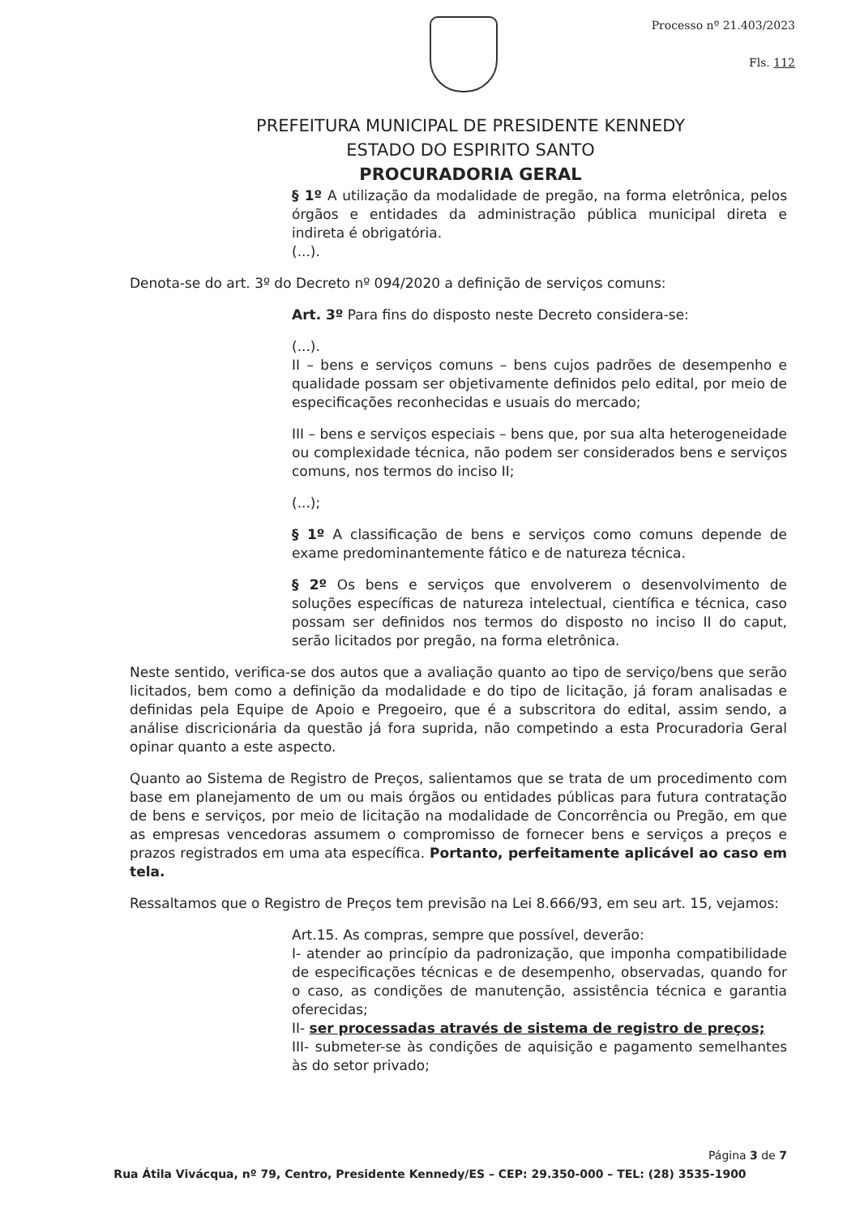Processo nº 21.403/2023
Fls. 112
PREFEITURA MUNICIPAL DE PRESIDENTE KENNEDY
ESTADO DO ESPIRITO SANTO
PROCURADORIA GERAL
§ 1º A utilização da modalidade de pregão, na forma eletrônica, pelos órgãos e entidades da administração pública municipal direta e indireta é obrigatória.
(...).
Denota-se do art. 3º do Decreto nº 094/2020 a definição de serviços comuns:
Art. 3º Para fins do disposto neste Decreto considera-se:
(...).
II – bens e serviços comuns – bens cujos padrões de desempenho e qualidade possam ser objetivamente definidos pelo edital, por meio de especificações reconhecidas e usuais do mercado;
III – bens e serviços especiais – bens que, por sua alta heterogeneidade ou complexidade técnica, não podem ser considerados bens e serviços comuns, nos termos do inciso II;
(...);
§ 1º A classificação de bens e serviços como comuns depende de exame predominantemente fático e de natureza técnica.
§ 2º Os bens e serviços que envolverem o desenvolvimento de soluções específicas de natureza intelectual, científica e técnica, caso possam ser definidos nos termos do disposto no inciso II do caput, serão licitados por pregão, na forma eletrônica.
Neste sentido, verifica-se dos autos que a avaliação quanto ao tipo de serviço/bens que serão licitados, bem como a definição da modalidade e do tipo de licitação, já foram analisadas e definidas pela Equipe de Apoio e Pregoeiro, que é a subscritora do edital, assim sendo, a análise discricionária da questão já fora suprida, não competindo a esta Procuradoria Geral opinar quanto a este aspecto.
Quanto ao Sistema de Registro de Preços, salientamos que se trata de um procedimento com base em planejamento de um ou mais órgãos ou entidades públicas para futura contratação de bens e serviços, por meio de licitação na modalidade de Concorrência ou Pregão, em que as empresas vencedoras assumem o compromisso de fornecer bens e serviços a preços e prazos registrados em uma ata específica. Portanto, perfeitamente aplicável ao caso em tela.
Ressaltamos que o Registro de Preços tem previsão na Lei 8.666/93, em seu art. 15, vejamos:
Art.15. As compras, sempre que possível, deverão:
I- atender ao princípio da padronização, que imponha compatibilidade de especificações técnicas e de desempenho, observadas, quando for o caso, as condições de manutenção, assistência técnica e garantia oferecidas;
II- ser processadas através de sistema de registro de preços;
III- submeter-se às condições de aquisição e pagamento semelhantes às do setor privado;
Página 3 de 7
Rua Átila Vivácqua, nº 79, Centro, Presidente Kennedy/ES – CEP: 29.350-000 – TEL: (28) 3535-1900